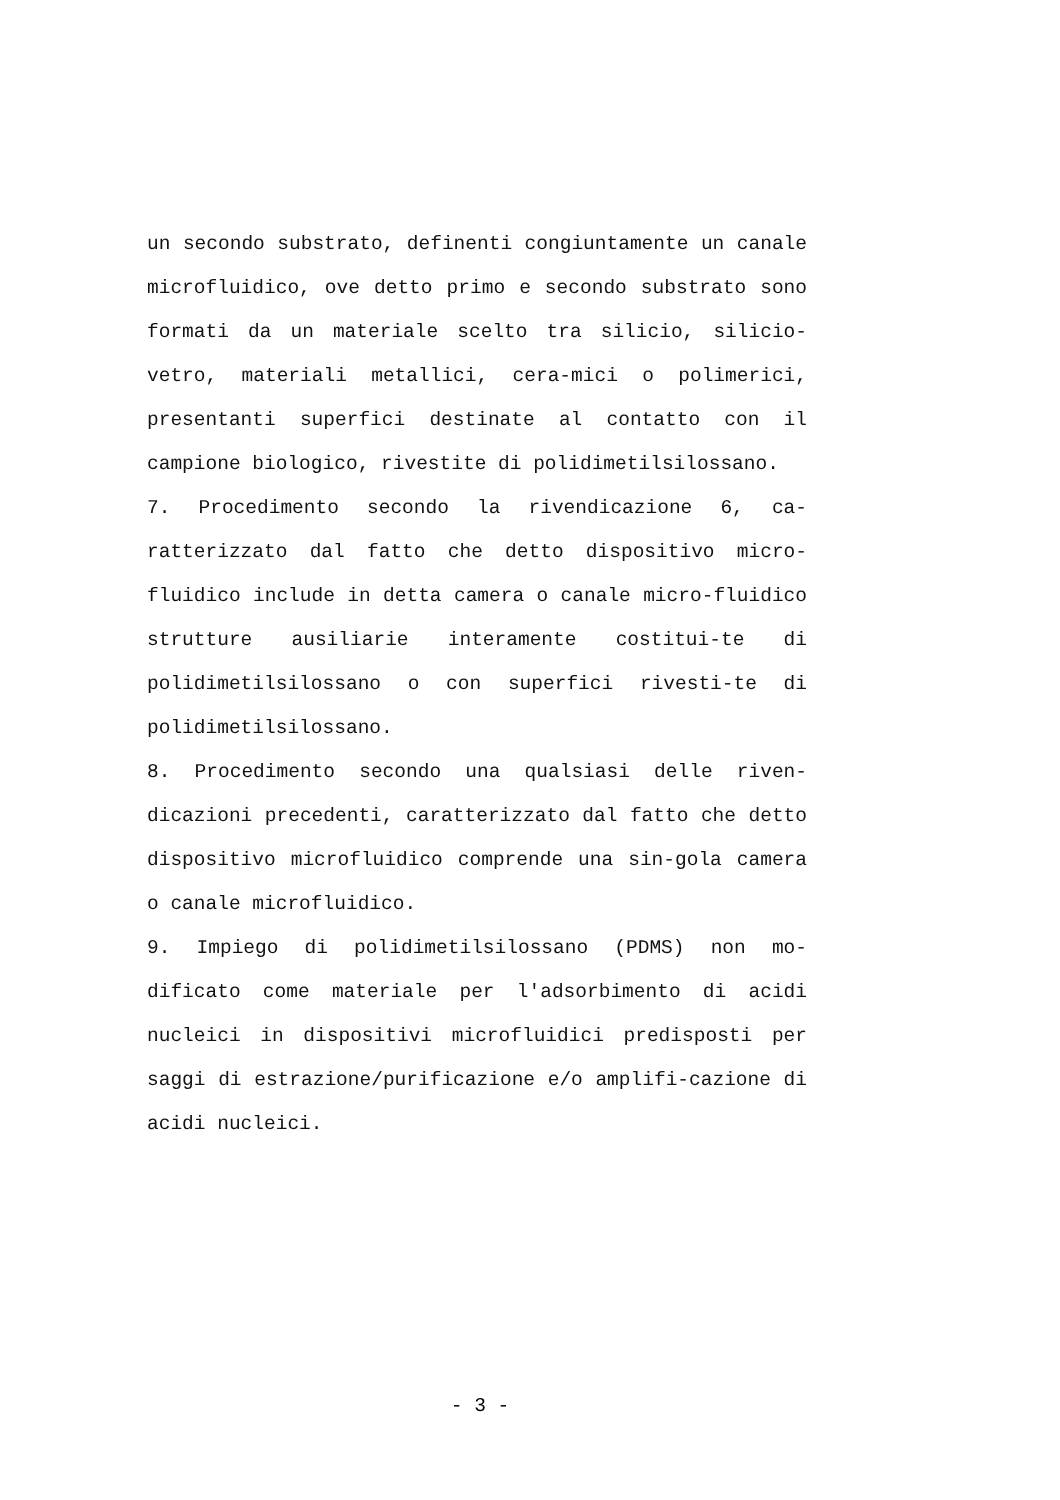un secondo substrato, definenti congiuntamente un canale microfluidico, ove detto primo e secondo substrato sono formati da un materiale scelto tra silicio, silicio-vetro, materiali metallici, cera-mici o polimerici, presentanti superfici destinate al contatto con il campione biologico, rivestite di polidimetilsilossano.
7. Procedimento secondo la rivendicazione 6, ca-ratterizzato dal fatto che detto dispositivo micro-fluidico include in detta camera o canale micro-fluidico strutture ausiliarie interamente costitui-te di polidimetilsilossano o con superfici rivesti-te di polidimetilsilossano.
8. Procedimento secondo una qualsiasi delle riven-dicazioni precedenti, caratterizzato dal fatto che detto dispositivo microfluidico comprende una sin-gola camera o canale microfluidico.
9. Impiego di polidimetilsilossano (PDMS) non mo-dificato come materiale per l'adsorbimento di acidi nucleici in dispositivi microfluidici predisposti per saggi di estrazione/purificazione e/o amplifi-cazione di acidi nucleici.
- 3 -